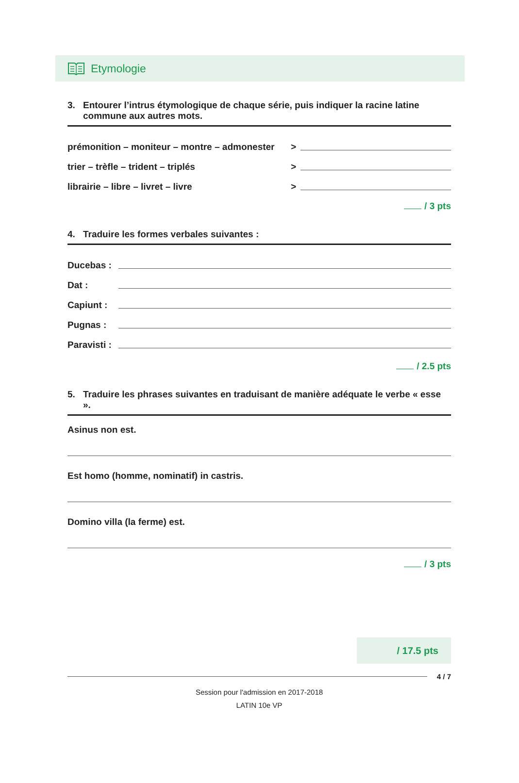Etymologie
3. Entourer l’intrus étymologique de chaque série, puis indiquer la racine latine commune aux autres mots.
prémonition – moniteur – montre – admonester
>
trier – trèfle – trident – triplés
>
librairie – libre – livret – livre
>
/ 3 pts
4. Traduire les formes verbales suivantes :
Ducebas :
Dat :
Capiunt :
Pugnas :
Paravisti :
/ 2.5 pts
5. Traduire les phrases suivantes en traduisant de manière adéquate le verbe « esse ».
Asinus non est.
Est homo (homme, nominatif) in castris.
Domino villa (la ferme) est.
/ 3 pts
/ 17.5 pts
4 / 7
Session pour l'admission en 2017-2018
LATIN 10e VP